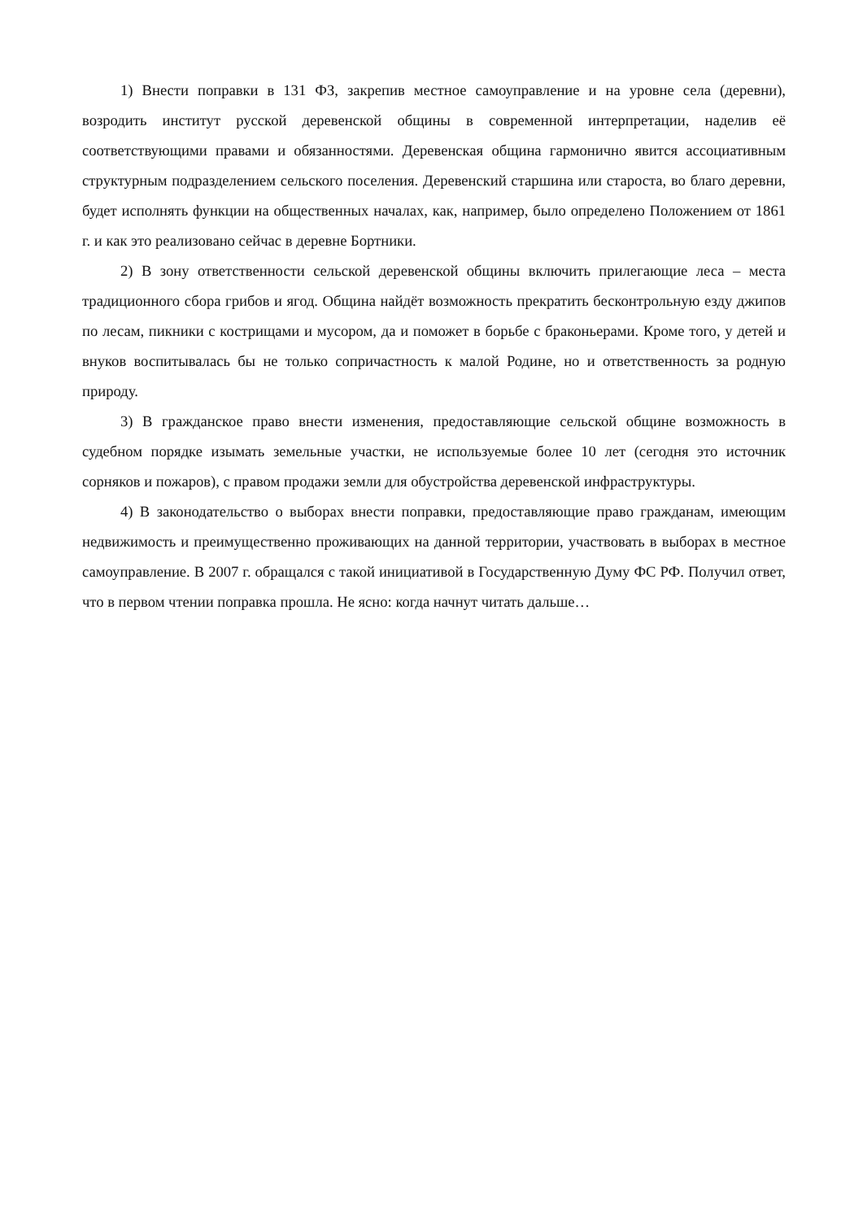1) Внести поправки в 131 ФЗ, закрепив местное самоуправление и на уровне села (деревни), возродить институт русской деревенской общины в современной интерпретации, наделив её соответствующими правами и обязанностями. Деревенская община гармонично явится ассоциативным структурным подразделением сельского поселения. Деревенский старшина или староста, во благо деревни, будет исполнять функции на общественных началах, как, например, было определено Положением от 1861 г. и как это реализовано сейчас в деревне Бортники.
2) В зону ответственности сельской деревенской общины включить прилегающие леса – места традиционного сбора грибов и ягод. Община найдёт возможность прекратить бесконтрольную езду джипов по лесам, пикники с кострищами и мусором, да и поможет в борьбе с браконьерами. Кроме того, у детей и внуков воспитывалась бы не только сопричастность к малой Родине, но и ответственность за родную природу.
3) В гражданское право внести изменения, предоставляющие сельской общине возможность в судебном порядке изымать земельные участки, не используемые более 10 лет (сегодня это источник сорняков и пожаров), с правом продажи земли для обустройства деревенской инфраструктуры.
4) В законодательство о выборах внести поправки, предоставляющие право гражданам, имеющим недвижимость и преимущественно проживающих на данной территории, участвовать в выборах в местное самоуправление. В 2007 г. обращался с такой инициативой в Государственную Думу ФС РФ. Получил ответ, что в первом чтении поправка прошла. Не ясно: когда начнут читать дальше…